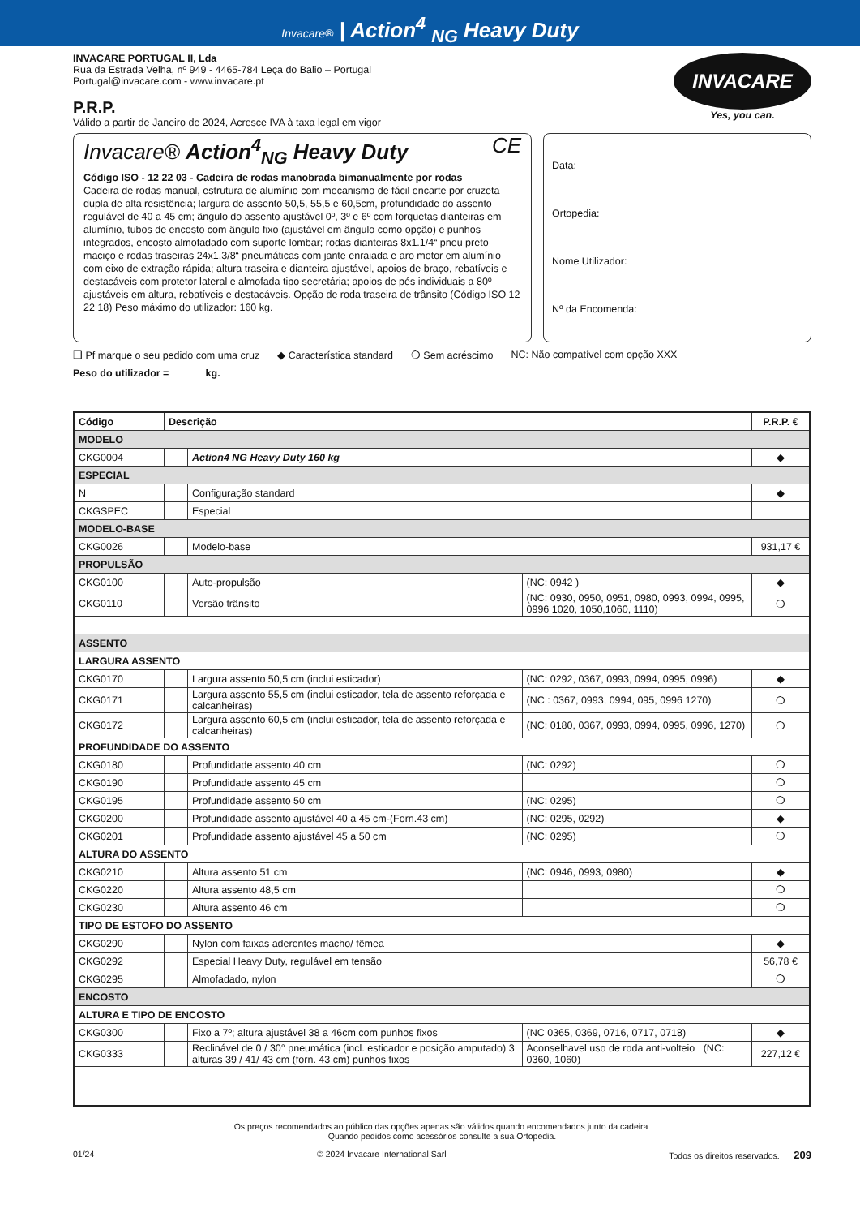Invacare® | Action<sup>4</sup> <sub>NG</sub> Heavy Duty
INVACARE PORTUGAL II, Lda
Rua da Estrada Velha, nº 949 - 4465-784 Leça do Balio – Portugal
Portugal@invacare.com - www.invacare.pt
P.R.P.
Válido a partir de Janeiro de 2024, Acresce IVA à taxa legal em vigor
INVACARE
Yes, you can.
Invacare® Action<sup>4</sup><sub>NG</sub> Heavy Duty CE
Código ISO - 12 22 03 - Cadeira de rodas manobrada bimanualmente por rodas
Cadeira de rodas manual, estrutura de alumínio com mecanismo de fácil encarte por cruzeta dupla de alta resistência; largura de assento 50,5, 55,5 e 60,5cm, profundidade do assento regulável de 40 a 45 cm; ângulo do assento ajustável 0º, 3º e 6º com forquetas dianteiras em alumínio, tubos de encosto com ângulo fixo (ajustável em ângulo como opção) e punhos integrados, encosto almofadado com suporte lombar; rodas dianteiras 8x1.1/4“ pneu preto maciço e rodas traseiras 24x1.3/8“ pneumáticas com jante enraiada e aro motor em alumínio com eixo de extração rápida; altura traseira e dianteira ajustável, apoios de braço, rebatíveis e destacáveis com protetor lateral e almofada tipo secretária; apoios de pés individuais a 80º ajustáveis em altura, rebatíveis e destacáveis. Opção de roda traseira de trânsito (Código ISO 12 22 18) Peso máximo do utilizador: 160 kg.
Data:
Ortopedia:
Nome Utilizador:
Nº da Encomenda:
❑ Pf marque o seu pedido com uma cruz ◆ Característica standard ❍ Sem acréscimo NC: Não compatível com opção XXX
Peso do utilizador = kg.
| Código | Descrição | | | P.R.P. € |
| --- | --- | --- | --- | --- |
| MODELO | | | | |
| CKG0004 | | Action4 NG Heavy Duty 160 kg | | ◆ |
| ESPECIAL | | | | |
| N | | Configuração standard | | ◆ |
| CKGSPEC | | Especial | | |
| MODELO-BASE | | | | |
| CKG0026 | | Modelo-base | | 931,17 € |
| PROPULSÃO | | | | |
| CKG0100 | | Auto-propulsão | (NC: 0942 ) | ◆ |
| CKG0110 | | Versão trânsito | (NC: 0930, 0950, 0951, 0980, 0993, 0994, 0995, 0996 1020, 1050,1060, 1110) | ❍ |
| ASSENTO | | | | |
| LARGURA ASSENTO | | | | |
| CKG0170 | | Largura assento 50,5 cm (inclui esticador) | (NC: 0292, 0367, 0993, 0994, 0995, 0996) | ◆ |
| CKG0171 | | Largura assento 55,5 cm (inclui esticador, tela de assento reforçada e calcanheiras) | (NC : 0367, 0993, 0994, 095, 0996 1270) | ❍ |
| CKG0172 | | Largura assento 60,5 cm (inclui esticador, tela de assento reforçada e calcanheiras) | (NC: 0180, 0367, 0993, 0994, 0995, 0996, 1270) | ❍ |
| PROFUNDIDADE DO ASSENTO | | | | |
| CKG0180 | | Profundidade assento 40 cm | (NC: 0292) | ❍ |
| CKG0190 | | Profundidade assento 45 cm | | ❍ |
| CKG0195 | | Profundidade assento 50 cm | (NC: 0295) | ❍ |
| CKG0200 | | Profundidade assento ajustável 40 a 45 cm-(Forn.43 cm) | (NC: 0295, 0292) | ◆ |
| CKG0201 | | Profundidade assento ajustável 45 a 50 cm | (NC: 0295) | ❍ |
| ALTURA DO ASSENTO | | | | |
| CKG0210 | | Altura assento 51 cm | (NC: 0946, 0993, 0980) | ◆ |
| CKG0220 | | Altura assento 48,5 cm | | ❍ |
| CKG0230 | | Altura assento 46 cm | | ❍ |
| TIPO DE ESTOFO DO ASSENTO | | | | |
| CKG0290 | | Nylon com faixas aderentes macho/ fêmea | | ◆ |
| CKG0292 | | Especial Heavy Duty, regulável em tensão | | 56,78 € |
| CKG0295 | | Almofadado, nylon | | ❍ |
| ENCOSTO | | | | |
| ALTURA E TIPO DE ENCOSTO | | | | |
| CKG0300 | | Fixo a 7º; altura ajustável 38 a 46cm com punhos fixos | (NC 0365, 0369, 0716, 0717, 0718) | ◆ |
| CKG0333 | | Reclinável de 0 / 30° pneumática (incl. esticador e posição amputado) 3 alturas 39 / 41/ 43 cm (forn. 43 cm) punhos fixos | Aconselhavel uso de roda anti-volteio (NC: 0360, 1060) | 227,12 € |
Os preços recomendados ao público das opções apenas são válidos quando encomendados junto da cadeira.
Quando pedidos como acessórios consulte a sua Ortopedia.
01/24 © 2024 Invacare International Sarl Todos os direitos reservados. 209